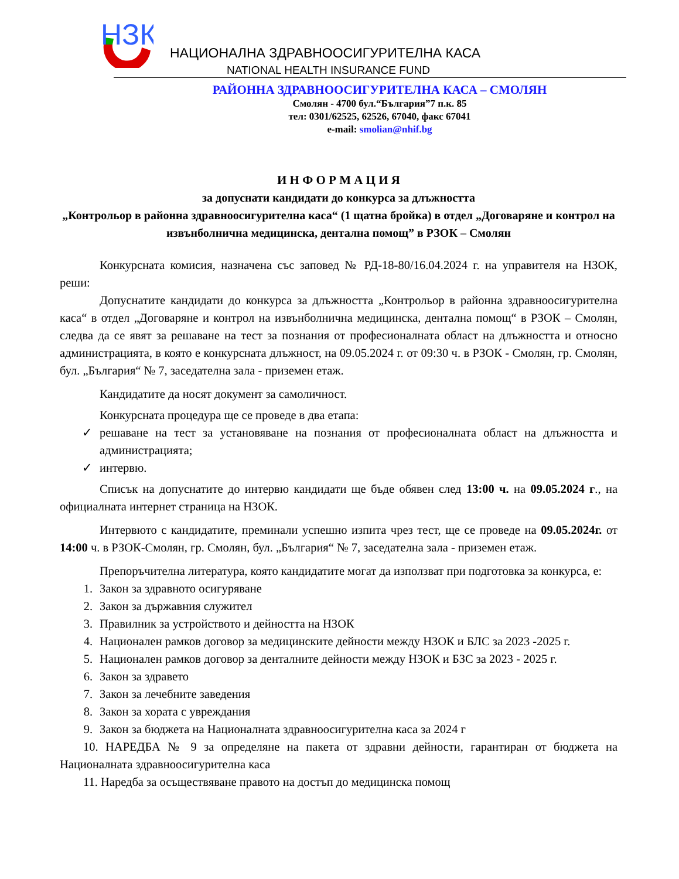НЗК
НАЦИОНАЛНА ЗДРАВНООСИГУРИТЕЛНА КАСА
NATIONAL HEALTH INSURANCE FUND
РАЙОННА ЗДРАВНООСИГУРИТЕЛНА КАСА – СМОЛЯН
Смолян - 4700 бул.“България”7 п.к. 85
тел: 0301/62525, 62526, 67040, факс 67041
e-mail: smolian@nhif.bg
И Н Ф О Р М А Ц И Я
за допуснати кандидати до конкурса за длъжността
„Контрольор в районна здравноосигурителна каса“ (1 щатна бройка) в отдел „Договаряне и контрол на извънболнична медицинска, дентална помощ” в РЗОК – Смолян
Конкурсната комисия, назначена със заповед № РД-18-80/16.04.2024 г. на управителя на НЗОК, реши:
Допуснатите кандидати до конкурса за длъжността „Контрольор в районна здравноосигурителна каса“ в отдел „Договаряне и контрол на извънболнична медицинска, дентална помощ“ в РЗОК – Смолян, следва да се явят за решаване на тест за познания от професионалната област на длъжността и относно администрацията, в която е конкурсната длъжност, на 09.05.2024 г. от 09:30 ч. в РЗОК - Смолян, гр. Смолян, бул. „България“ № 7, заседателна зала - приземен етаж.
Кандидатите да носят документ за самоличност.
Конкурсната процедура ще се проведе в два етапа:
✓ решаване на тест за установяване на познания от професионалната област на длъжността и администрацията;
✓ интервю.
Списък на допуснатите до интервю кандидати ще бъде обявен след 13:00 ч. на 09.05.2024 г., на официалната интернет страница на НЗОК.
Интервюто с кандидатите, преминали успешно изпита чрез тест, ще се проведе на 09.05.2024г. от 14:00 ч. в РЗОК-Смолян, гр. Смолян, бул. „България“ № 7, заседателна зала - приземен етаж.
Препоръчителна литература, която кандидатите могат да използват при подготовка за конкурса, е:
1. Закон за здравното осигуряване
2. Закон за държавния служител
3. Правилник за устройството и дейността на НЗОК
4. Национален рамков договор за медицинските дейности между НЗОК и БЛС за 2023 -2025 г.
5. Национален рамков договор за денталните дейности между НЗОК и БЗС за 2023 - 2025 г.
6. Закон за здравето
7. Закон за лечебните заведения
8. Закон за хората с увреждания
9. Закон за бюджета на Националната здравноосигурителна каса за 2024 г
10. НАРЕДБА № 9 за определяне на пакета от здравни дейности, гарантиран от бюджета на Националната здравноосигурителна каса
11. Наредба за осъществяване правото на достъп до медицинска помощ